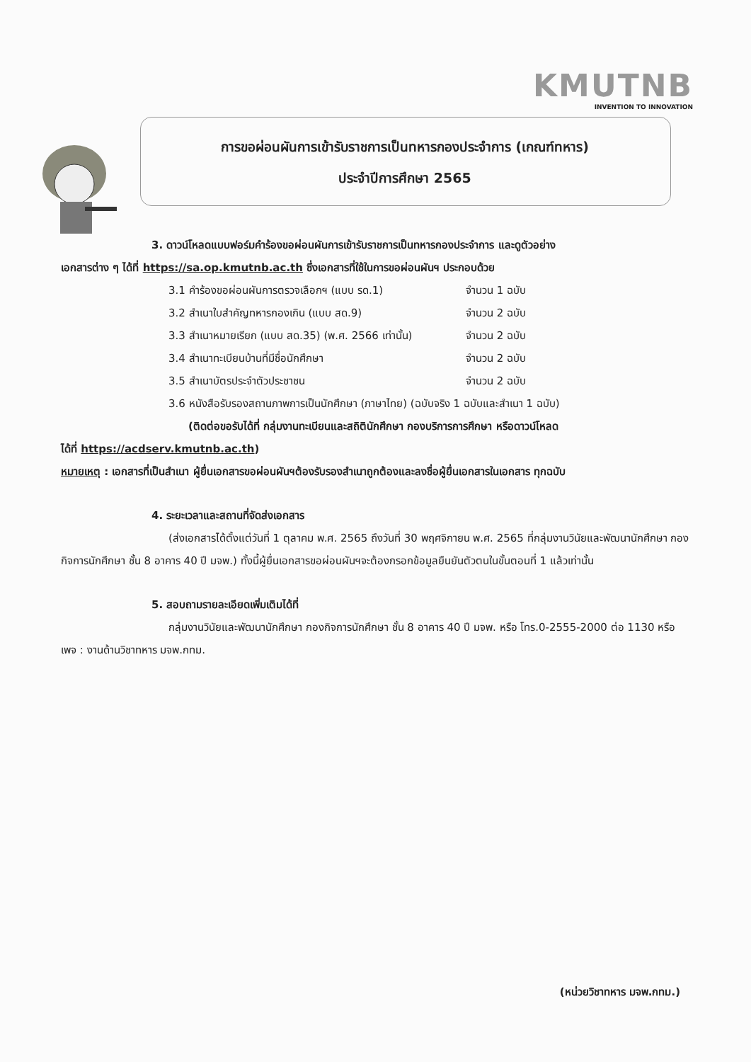KMUTNB
INVENTION TO INNOVATION
การขอผ่อนผันการเข้ารับราชการเป็นทหารกองประจำการ (เกณฑ์ทหาร)
ประจำปีการศึกษา 2565
3. ดาวน์โหลดแบบฟอร์มคำร้องขอผ่อนผันการเข้ารับราชการเป็นทหารกองประจำการ และดูตัวอย่าง
เอกสารต่าง ๆ ได้ที่ https://sa.op.kmutnb.ac.th ซึ่งเอกสารที่ใช้ในการขอผ่อนผันฯ ประกอบด้วย
3.1 คำร้องขอผ่อนผันการตรวจเลือกฯ (แบบ รด.1) จำนวน 1 ฉบับ
3.2 สำเนาใบสำคัญทหารกองเกิน (แบบ สด.9) จำนวน 2 ฉบับ
3.3 สำเนาหมายเรียก (แบบ สด.35) (พ.ศ. 2566 เท่านั้น) จำนวน 2 ฉบับ
3.4 สำเนาทะเบียนบ้านที่มีชื่อนักศึกษา จำนวน 2 ฉบับ
3.5 สำเนาบัตรประจำตัวประชาชน จำนวน 2 ฉบับ
3.6 หนังสือรับรองสถานภาพการเป็นนักศึกษา (ภาษาไทย) (ฉบับจริง 1 ฉบับและสำเนา 1 ฉบับ)
(ติดต่อขอรับได้ที่ กลุ่มงานทะเบียนและสถิตินักศึกษา กองบริการการศึกษา หรือดาวน์โหลด
ได้ที่ https://acdserv.kmutnb.ac.th)
หมายเหตุ : เอกสารที่เป็นสำเนา ผู้ยื่นเอกสารขอผ่อนผันฯต้องรับรองสำเนาถูกต้องและลงชื่อผู้ยื่นเอกสารในเอกสาร ทุกฉบับ
4. ระยะเวลาและสถานที่จัดส่งเอกสาร
(ส่งเอกสารได้ตั้งแต่วันที่ 1 ตุลาคม พ.ศ. 2565 ถึงวันที่ 30 พฤศจิกายน พ.ศ. 2565 ที่กลุ่มงานวินัยและพัฒนานักศึกษา กองกิจการนักศึกษา ชั้น 8 อาคาร 40 ปี มจพ.) ทั้งนี้ผู้ยื่นเอกสารขอผ่อนผันฯจะต้องกรอกข้อมูลยืนยันตัวตนในขั้นตอนที่ 1 แล้วเท่านั้น
5. สอบถามรายละเอียดเพิ่มเติมได้ที่
กลุ่มงานวินัยและพัฒนานักศึกษา กองกิจการนักศึกษา ชั้น 8 อาคาร 40 ปี มจพ. หรือ โทร.0-2555-2000 ต่อ 1130 หรือเพจ : งานด้านวิชาทหาร มจพ.กทม.
(หน่วยวิชาทหาร มจพ.กทม.)